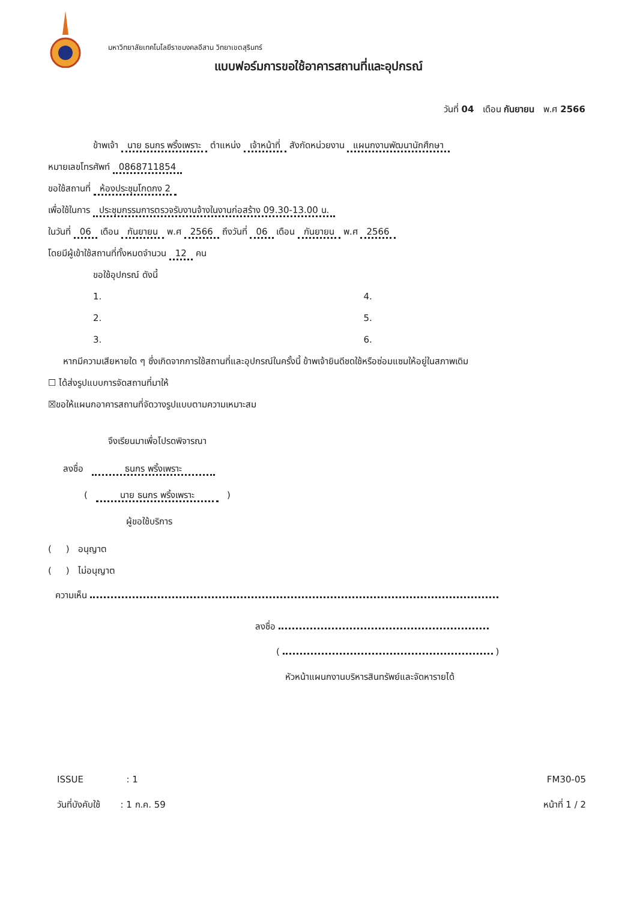มหาวิทยาลัยเทคโนโลยีราชมงคลอีสาน วิทยาเขตสุรินทร์
แบบฟอร์มการขอใช้อาคารสถานที่และอุปกรณ์
วันที่ 04 เดือน กันยายน พ.ศ 2566
ข้าพเจ้า นาย ธนกร พริ้งเพราะ ตำแหน่ง เจ้าหน้าที่ สังกัดหน่วยงาน แผนกงานพัฒนานักศึกษา
หมายเลขโทรศัพท์ 0868711854
ขอใช้สถานที่ ห้องประชุมโกดกง 2
เพื่อใช้ในการ ประชุมกรรมการตรวจรับงานจ้างในงานก่อสร้าง 09.30-13.00 น.
ในวันที่ 06 เดือน กันยายน พ.ศ 2566 ถึงวันที่ 06 เดือน กันยายน พ.ศ 2566
โดยมีผู้เข้าใช้สถานที่ทั้งหมดจำนวน 12 คน
ขอใช้อุปกรณ์ ดังนี้
1. 4.
2. 5.
3. 6.
หากมีความเสียหายใด ๆ ซึ่งเกิดจากการใช้สถานที่และอุปกรณ์ในครั้งนี้ ข้าพเจ้ายินดีชดใช้หรือซ่อมแซมให้อยู่ในสภาพเดิม
☐ ได้ส่งรูปแบบการจัดสถานที่มาให้
☒ขอให้แผนกอาคารสถานที่จัดวางรูปแบบตามความเหมาะสม
จึงเรียนมาเพื่อโปรดพิจารณา
ลงชื่อ ธนกร พริ้งเพราะ
( นาย ธนกร พริ้งเพราะ )
ผู้ขอใช้บริการ
( ) อนุญาต
( ) ไม่อนุญาต
ความเห็น
ลงชื่อ
( )
หัวหน้าแผนกงานบริหารสินทรัพย์และจัดหารายได้
ISSUE : 1 FM30-05
วันที่บังคับใช้ : 1 ก.ค. 59 หน้าที่ 1 / 2